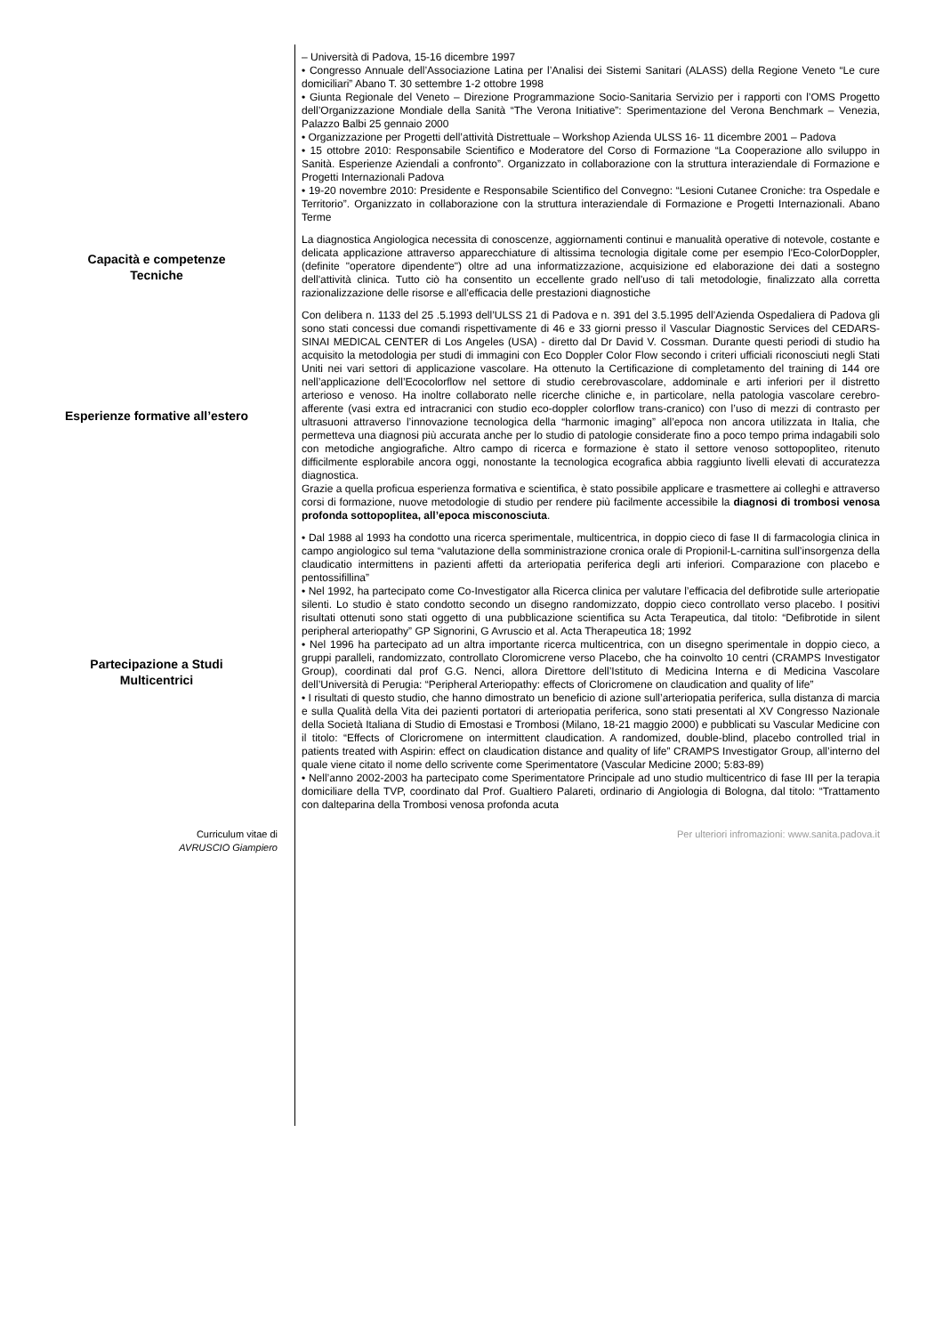– Università di Padova, 15-16 dicembre 1997
• Congresso Annuale dell’Associazione Latina per l’Analisi dei Sistemi Sanitari (ALASS) della Regione Veneto “Le cure domiciliari” Abano T. 30 settembre 1-2 ottobre 1998
• Giunta Regionale del Veneto – Direzione Programmazione Socio-Sanitaria Servizio per i rapporti con l’OMS Progetto dell’Organizzazione Mondiale della Sanità “The Verona Initiative”: Sperimentazione del Verona Benchmark – Venezia, Palazzo Balbi 25 gennaio 2000
• Organizzazione per Progetti dell’attività Distrettuale – Workshop Azienda ULSS 16- 11 dicembre 2001 – Padova
• 15 ottobre 2010: Responsabile Scientifico e Moderatore del Corso di Formazione “La Cooperazione allo sviluppo in Sanità. Esperienze Aziendali a confronto”. Organizzato in collaborazione con la struttura interaziendale di Formazione e Progetti Internazionali Padova
• 19-20 novembre 2010: Presidente e Responsabile Scientifico del Convegno: “Lesioni Cutanee Croniche: tra Ospedale e Territorio”. Organizzato in collaborazione con la struttura interaziendale di Formazione e Progetti Internazionali. Abano Terme
Capacità e competenze
Tecniche
La diagnostica Angiologica necessita di conoscenze, aggiornamenti continui e manualità operative di notevole, costante e delicata applicazione attraverso apparecchiature di altissima tecnologia digitale come per esempio l'Eco-ColorDoppler, (definite "operatore dipendente") oltre ad una informatizzazione, acquisizione ed elaborazione dei dati a sostegno dell'attività clinica. Tutto ciò ha consentito un eccellente grado nell'uso di tali metodologie, finalizzato alla corretta razionalizzazione delle risorse e all'efficacia delle prestazioni diagnostiche
Esperienze formative all’estero
Con delibera n. 1133 del 25 .5.1993 dell’ULSS 21 di Padova e n. 391 del 3.5.1995 dell’Azienda Ospedaliera di Padova gli sono stati concessi due comandi rispettivamente di 46 e 33 giorni presso il Vascular Diagnostic Services del CEDARS- SINAI MEDICAL CENTER di Los Angeles (USA) - diretto dal Dr David V. Cossman. Durante questi periodi di studio ha acquisito la metodologia per studi di immagini con Eco Doppler Color Flow secondo i criteri ufficiali riconosciuti negli Stati Uniti nei vari settori di applicazione vascolare. Ha ottenuto la Certificazione di completamento del training di 144 ore nell’applicazione dell’Ecocolorflow nel settore di studio cerebrovascolare, addominale e arti inferiori per il distretto arterioso e venoso. Ha inoltre collaborato nelle ricerche cliniche e, in particolare, nella patologia vascolare cerebro-afferente (vasi extra ed intracranici con studio eco-doppler colorflow trans-cranico) con l’uso di mezzi di contrasto per ultrasuoni attraverso l’innovazione tecnologica della “harmonic imaging” all’epoca non ancora utilizzata in Italia, che permetteva una diagnosi più accurata anche per lo studio di patologie considerate fino a poco tempo prima indagabili solo con metodiche angiografiche. Altro campo di ricerca e formazione è stato il settore venoso sottopopliteo, ritenuto difficilmente esplorabile ancora oggi, nonostante la tecnologica ecografica abbia raggiunto livelli elevati di accuratezza diagnostica.
Grazie a quella proficua esperienza formativa e scientifica, è stato possibile applicare e trasmettere ai colleghi e attraverso corsi di formazione, nuove metodologie di studio per rendere più facilmente accessibile la diagnosi di trombosi venosa profonda sottopoplitea, all’epoca misconosciuta.
Partecipazione a Studi
Multicentrici
• Dal 1988 al 1993 ha condotto una ricerca sperimentale, multicentrica, in doppio cieco di fase II di farmacologia clinica in campo angiologico sul tema “valutazione della somministrazione cronica orale di Propionil-L-carnitina sull’insorgenza della claudicatio intermittens in pazienti affetti da arteriopatia periferica degli arti inferiori. Comparazione con placebo e pentossifillina”
• Nel 1992, ha partecipato come Co-Investigator alla Ricerca clinica per valutare l’efficacia del defibrotide sulle arteriopatie silenti. Lo studio è stato condotto secondo un disegno randomizzato, doppio cieco controllato verso placebo. I positivi risultati ottenuti sono stati oggetto di una pubblicazione scientifica su Acta Terapeutica, dal titolo: “Defibrotide in silent peripheral arteriopathy” GP Signorini, G Avruscio et al. Acta Therapeutica 18; 1992
• Nel 1996 ha partecipato ad un altra importante ricerca multicentrica, con un disegno sperimentale in doppio cieco, a gruppi paralleli, randomizzato, controllato Cloromicrene verso Placebo, che ha coinvolto 10 centri (CRAMPS Investigator Group), coordinati dal prof G.G. Nenci, allora Direttore dell’Istituto di Medicina Interna e di Medicina Vascolare dell’Università di Perugia: “Peripheral Arteriopathy: effects of Cloricromene on claudication and quality of life”
• I risultati di questo studio, che hanno dimostrato un beneficio di azione sull’arteriopatia periferica, sulla distanza di marcia e sulla Qualità della Vita dei pazienti portatori di arteriopatia periferica, sono stati presentati al XV Congresso Nazionale della Società Italiana di Studio di Emostasi e Trombosi (Milano, 18-21 maggio 2000) e pubblicati su Vascular Medicine con il titolo: “Effects of Cloricromene on intermittent claudication. A randomized, double-blind, placebo controlled trial in patients treated with Aspirin: effect on claudication distance and quality of life” CRAMPS Investigator Group, all’interno del quale viene citato il nome dello scrivente come Sperimentatore (Vascular Medicine 2000; 5:83-89)
• Nell’anno 2002-2003 ha partecipato come Sperimentatore Principale ad uno studio multicentrico di fase III per la terapia domiciliare della TVP, coordinato dal Prof. Gualtiero Palareti, ordinario di Angiologia di Bologna, dal titolo: “Trattamento con dalteparina della Trombosi venosa profonda acuta
Curriculum vitae di
AVRUSCIO Giampiero
Per ulteriori infromazioni: www.sanita.padova.it